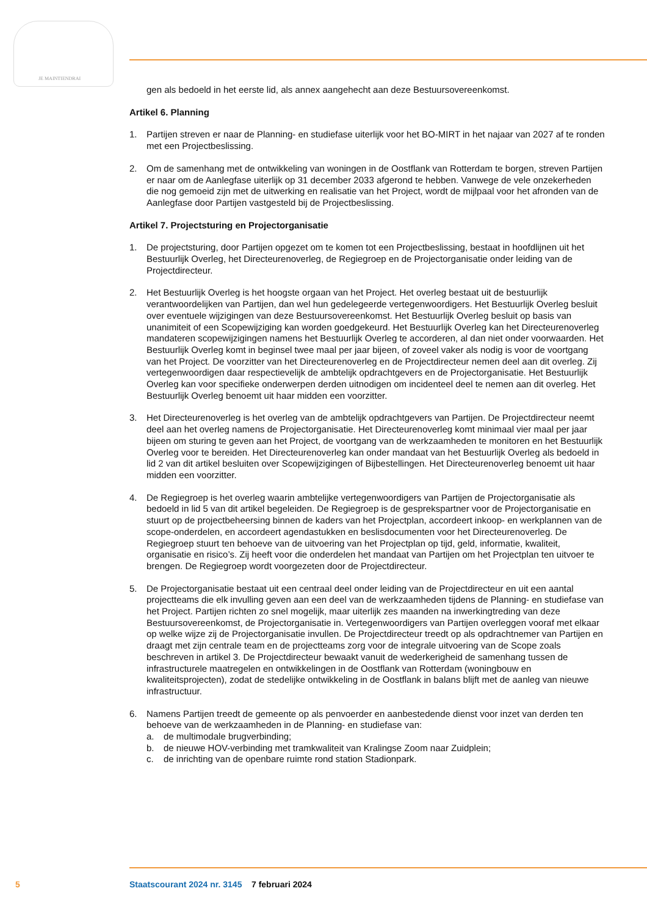JE MAINTIENDRAI
gen als bedoeld in het eerste lid, als annex aangehecht aan deze Bestuursovereenkomst.
Artikel 6. Planning
1. Partijen streven er naar de Planning- en studiefase uiterlijk voor het BO-MIRT in het najaar van 2027 af te ronden met een Projectbeslissing.
2. Om de samenhang met de ontwikkeling van woningen in de Oostflank van Rotterdam te borgen, streven Partijen er naar om de Aanlegfase uiterlijk op 31 december 2033 afgerond te hebben. Vanwege de vele onzekerheden die nog gemoeid zijn met de uitwerking en realisatie van het Project, wordt de mijlpaal voor het afronden van de Aanlegfase door Partijen vastgesteld bij de Projectbeslissing.
Artikel 7. Projectsturing en Projectorganisatie
1. De projectsturing, door Partijen opgezet om te komen tot een Projectbeslissing, bestaat in hoofdlijnen uit het Bestuurlijk Overleg, het Directeurenoverleg, de Regiegroep en de Projectorgani­satie onder leiding van de Projectdirecteur.
2. Het Bestuurlijk Overleg is het hoogste orgaan van het Project. Het overleg bestaat uit de bestuurlijk verantwoordelijken van Partijen, dan wel hun gedelegeerde vertegenwoordigers. Het Bestuurlijk Overleg besluit over eventuele wijzigingen van deze Bestuursovereenkomst. Het Bestuurlijk Overleg besluit op basis van unanimiteit of een Scopewijziging kan worden goedgekeurd. Het Bestuurlijk Overleg kan het Directeurenoverleg mandateren scopewijzigingen namens het Bestuurlijk Overleg te accorderen, al dan niet onder voorwaarden. Het Bestuurlijk Overleg komt in beginsel twee maal per jaar bijeen, of zoveel vaker als nodig is voor de voortgang van het Project. De voorzitter van het Directeurenoverleg en de Projectdirecteur nemen deel aan dit overleg. Zij vertegenwoordigen daar respectievelijk de ambtelijk opdrachtgevers en de Projectorganisatie. Het Bestuurlijk Overleg kan voor specifieke onderwerpen derden uitnodigen om incidenteel deel te nemen aan dit overleg. Het Bestuurlijk Overleg benoemt uit haar midden een voorzitter.
3. Het Directeurenoverleg is het overleg van de ambtelijk opdrachtgevers van Partijen. De Projectdi­recteur neemt deel aan het overleg namens de Projectorganisatie. Het Directeurenoverleg komt minimaal vier maal per jaar bijeen om sturing te geven aan het Project, de voortgang van de werkzaamheden te monitoren en het Bestuurlijk Overleg voor te bereiden. Het Directeurenoverleg kan onder mandaat van het Bestuurlijk Overleg als bedoeld in lid 2 van dit artikel besluiten over Scopewijzigingen of Bijbestellingen. Het Directeurenoverleg benoemt uit haar midden een voorzitter.
4. De Regiegroep is het overleg waarin ambtelijke vertegenwoordigers van Partijen de Projectorgani­satie als bedoeld in lid 5 van dit artikel begeleiden. De Regiegroep is de gesprekspartner voor de Projectorganisatie en stuurt op de projectbeheersing binnen de kaders van het Projectplan, accordeert inkoop- en werkplannen van de scope-onderdelen, en accordeert agendastukken en beslisdocumenten voor het Directeurenoverleg. De Regiegroep stuurt ten behoeve van de uitvoering van het Projectplan op tijd, geld, informatie, kwaliteit, organisatie en risico’s. Zij heeft voor die onderdelen het mandaat van Partijen om het Projectplan ten uitvoer te brengen. De Regiegroep wordt voorgezeten door de Projectdirecteur.
5. De Projectorganisatie bestaat uit een centraal deel onder leiding van de Projectdirecteur en uit een aantal projectteams die elk invulling geven aan een deel van de werkzaamheden tijdens de Planning- en studiefase van het Project. Partijen richten zo snel mogelijk, maar uiterlijk zes maanden na inwerkingtreding van deze Bestuursovereenkomst, de Projectorganisatie in. Vertegen­woordigers van Partijen overleggen vooraf met elkaar op welke wijze zij de Projectorganisatie invullen. De Projectdirecteur treedt op als opdrachtnemer van Partijen en draagt met zijn centrale team en de projectteams zorg voor de integrale uitvoering van de Scope zoals beschreven in artikel 3. De Projectdirecteur bewaakt vanuit de wederkerigheid de samenhang tussen de infrastructurele maatregelen en ontwikkelingen in de Oostflank van Rotterdam (woningbouw en kwaliteitsprojecten), zodat de stedelijke ontwikkeling in de Oostflank in balans blijft met de aanleg van nieuwe infrastructuur.
6. Namens Partijen treedt de gemeente op als penvoerder en aanbestedende dienst voor inzet van derden ten behoeve van de werkzaamheden in de Planning- en studiefase van:
a. de multimodale brugverbinding;
b. de nieuwe HOV-verbinding met tramkwaliteit van Kralingse Zoom naar Zuidplein;
c. de inrichting van de openbare ruimte rond station Stadionpark.
5 Staatscourant 2024 nr. 3145 7 februari 2024